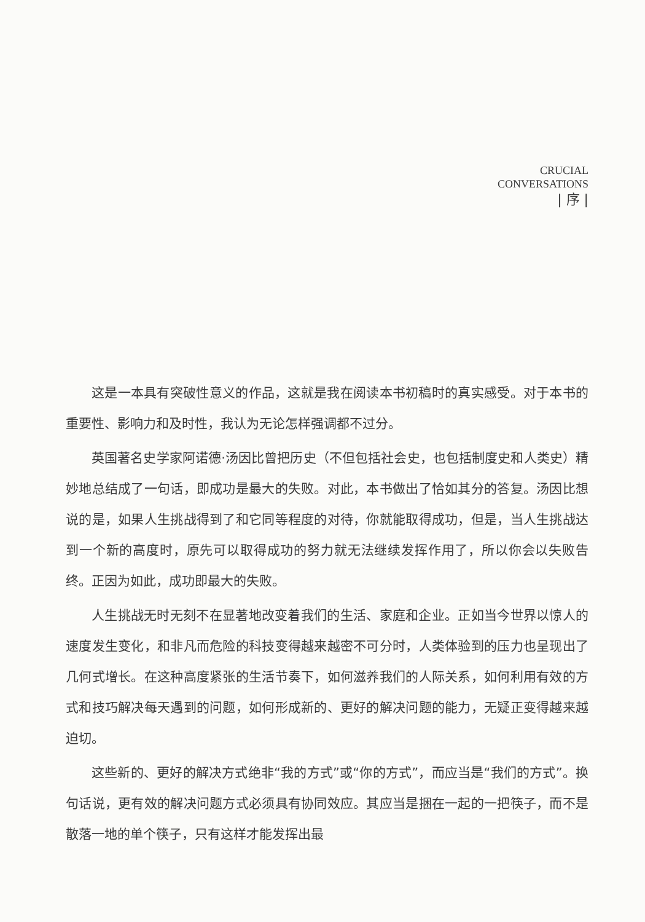CRUCIAL
CONVERSATIONS
| 序 |
这是一本具有突破性意义的作品，这就是我在阅读本书初稿时的真实感受。对于本书的重要性、影响力和及时性，我认为无论怎样强调都不过分。
英国著名史学家阿诺德·汤因比曾把历史（不但包括社会史，也包括制度史和人类史）精妙地总结成了一句话，即成功是最大的失败。对此，本书做出了恰如其分的答复。汤因比想说的是，如果人生挑战得到了和它同等程度的对待，你就能取得成功，但是，当人生挑战达到一个新的高度时，原先可以取得成功的努力就无法继续发挥作用了，所以你会以失败告终。正因为如此，成功即最大的失败。
人生挑战无时无刻不在显著地改变着我们的生活、家庭和企业。正如当今世界以惊人的速度发生变化，和非凡而危险的科技变得越来越密不可分时，人类体验到的压力也呈现出了几何式增长。在这种高度紧张的生活节奏下，如何滋养我们的人际关系，如何利用有效的方式和技巧解决每天遇到的问题，如何形成新的、更好的解决问题的能力，无疑正变得越来越迫切。
这些新的、更好的解决方式绝非“我的方式”或“你的方式”，而应当是“我们的方式”。换句话说，更有效的解决问题方式必须具有协同效应。其应当是捆在一起的一把筷子，而不是散落一地的单个筷子，只有这样才能发挥出最